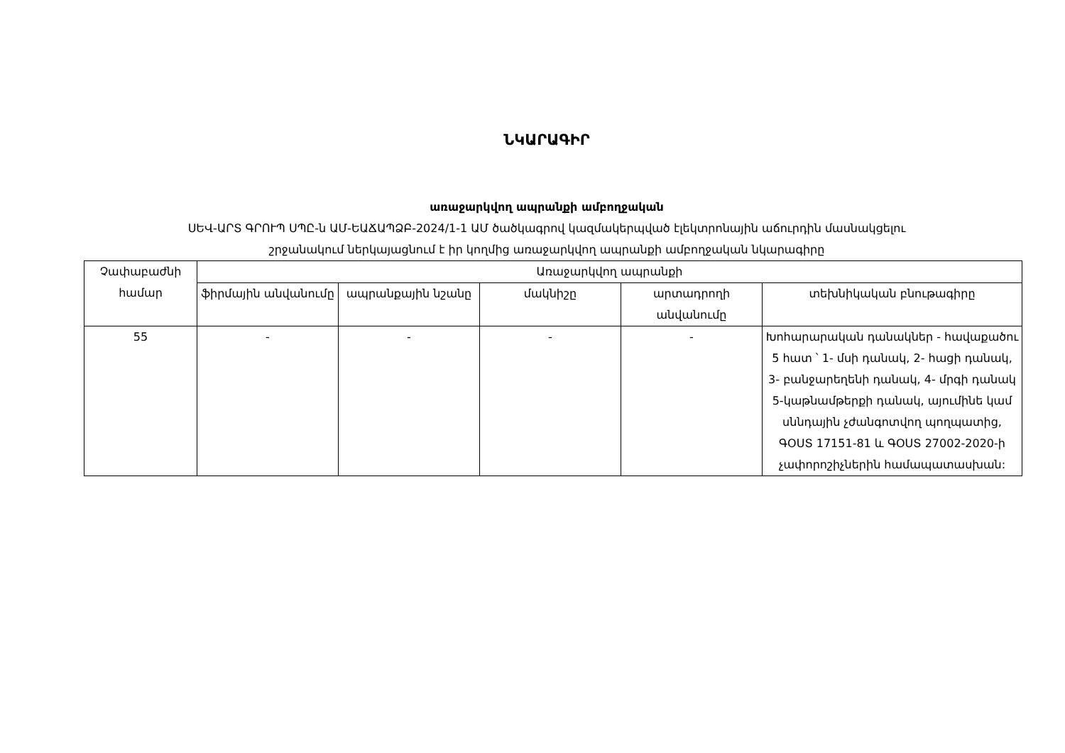ՆԿԱՐԱԳԻՐ
առաջարկվող ապրանքի ամբողջական
ՍԵՎ-ԱՐՏ ԳՐՈՒՊ ՍՊԸ-ն ԱՄ-ԵԱՃԱՊՁԲ-2024/1-1 ԱՄ ծածկագրով կազմակերպված էլեկտրոնային աճուրդին մասնակցելու
շրջանակում ներկայացնում է իր կողմից առաջարկվող ապրանքի ամբողջական նկարագիրը
| Չափաբաժնի համար | Առաջարկվող ապրանքի | | | | |
| --- | --- | --- | --- | --- | --- |
| | ֆիրմային անվանումը | ապրանքային նշանը | մակնիշը | արտադրողի անվանումը | տեխնիկական բնութագիրը |
| 55 | - | - | - | - | Խոհարարական դանակներ - հավաքածու 5 հատ ՝ 1- մսի դանակ, 2- հացի դանակ, 3- բանջարեղենի դանակ, 4- մրգի դանակ 5-կաթնամթերքի դանակ, այումինե կամ սննդային չժանգոտվող պողպատից, ԳՕՍՏ 17151-81 և ԳՕՍՏ 27002-2020-ի չափորոշիչներին համապատասխան: |